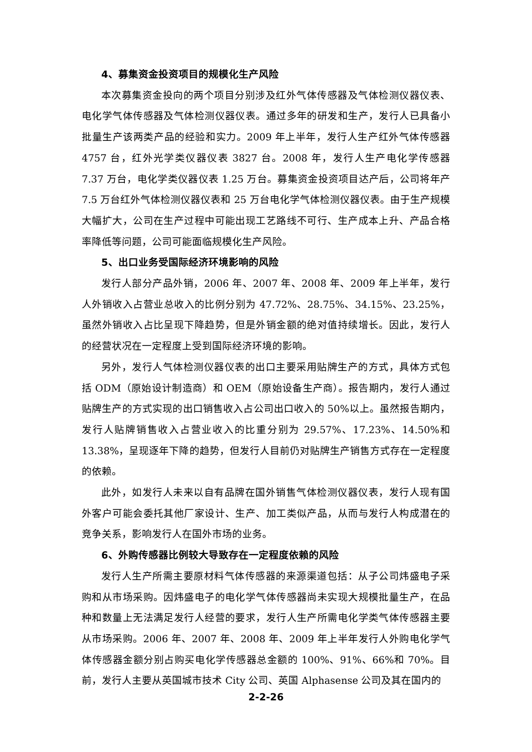4、募集资金投资项目的规模化生产风险
本次募集资金投向的两个项目分别涉及红外气体传感器及气体检测仪器仪表、电化学气体传感器及气体检测仪器仪表。通过多年的研发和生产，发行人已具备小批量生产该两类产品的经验和实力。2009 年上半年，发行人生产红外气体传感器 4757 台，红外光学类仪器仪表 3827 台。2008 年，发行人生产电化学传感器 7.37 万台，电化学类仪器仪表 1.25 万台。募集资金投资项目达产后，公司将年产 7.5 万台红外气体检测仪器仪表和 25 万台电化学气体检测仪器仪表。由于生产规模大幅扩大，公司在生产过程中可能出现工艺路线不可行、生产成本上升、产品合格率降低等问题，公司可能面临规模化生产风险。
5、出口业务受国际经济环境影响的风险
发行人部分产品外销，2006 年、2007 年、2008 年、2009 年上半年，发行人外销收入占营业总收入的比例分别为 47.72%、28.75%、34.15%、23.25%，虽然外销收入占比呈现下降趋势，但是外销金额的绝对值持续增长。因此，发行人的经营状况在一定程度上受到国际经济环境的影响。
另外，发行人气体检测仪器仪表的出口主要采用贴牌生产的方式，具体方式包括 ODM（原始设计制造商）和 OEM（原始设备生产商）。报告期内，发行人通过贴牌生产的方式实现的出口销售收入占公司出口收入的 50%以上。虽然报告期内，发行人贴牌销售收入占营业收入的比重分别为 29.57%、17.23%、14.50%和 13.38%，呈现逐年下降的趋势，但发行人目前仍对贴牌生产销售方式存在一定程度的依赖。
此外，如发行人未来以自有品牌在国外销售气体检测仪器仪表，发行人现有国外客户可能会委托其他厂家设计、生产、加工类似产品，从而与发行人构成潜在的竞争关系，影响发行人在国外市场的业务。
6、外购传感器比例较大导致存在一定程度依赖的风险
发行人生产所需主要原材料气体传感器的来源渠道包括：从子公司炜盛电子采购和从市场采购。因炜盛电子的电化学气体传感器尚未实现大规模批量生产，在品种和数量上无法满足发行人经营的要求，发行人生产所需电化学类气体传感器主要从市场采购。2006 年、2007 年、2008 年、2009 年上半年发行人外购电化学气体传感器金额分别占购买电化学传感器总金额的 100%、91%、66%和 70%。目前，发行人主要从英国城市技术 City 公司、英国 Alphasense 公司及其在国内的
2-2-26